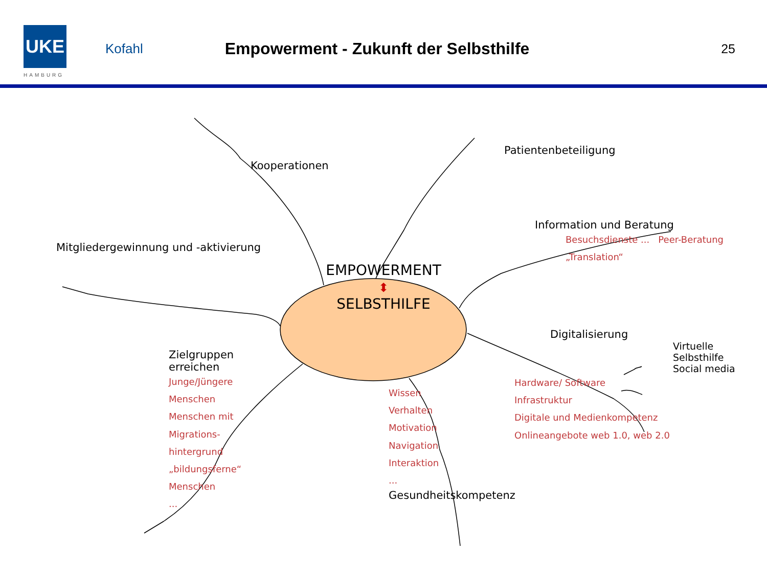UKE
HAMBURG
Kofahl
Empowerment - Zukunft der Selbsthilfe
25
Kooperationen
Patientenbeteiligung
Mitgliedergewinnung und -aktivierung
EMPOWERMENT
⬍
SELBSTHILFE
Information und Beratung
Besuchsdienste ... Peer-Beratung „Translation“
Zielgruppen erreichen
Junge/Jüngere Menschen
Menschen mit Migrations-hintergrund
„bildungsferne“ Menschen
...
Wissen
Verhalten
Motivation
Navigation
Interaktion
...
Gesundheitskompetenz
Digitalisierung
Virtuelle Selbsthilfe
Social media
Hardware/ Software
Infrastruktur
Digitale und Medienkompetenz
Onlineangebote web 1.0, web 2.0